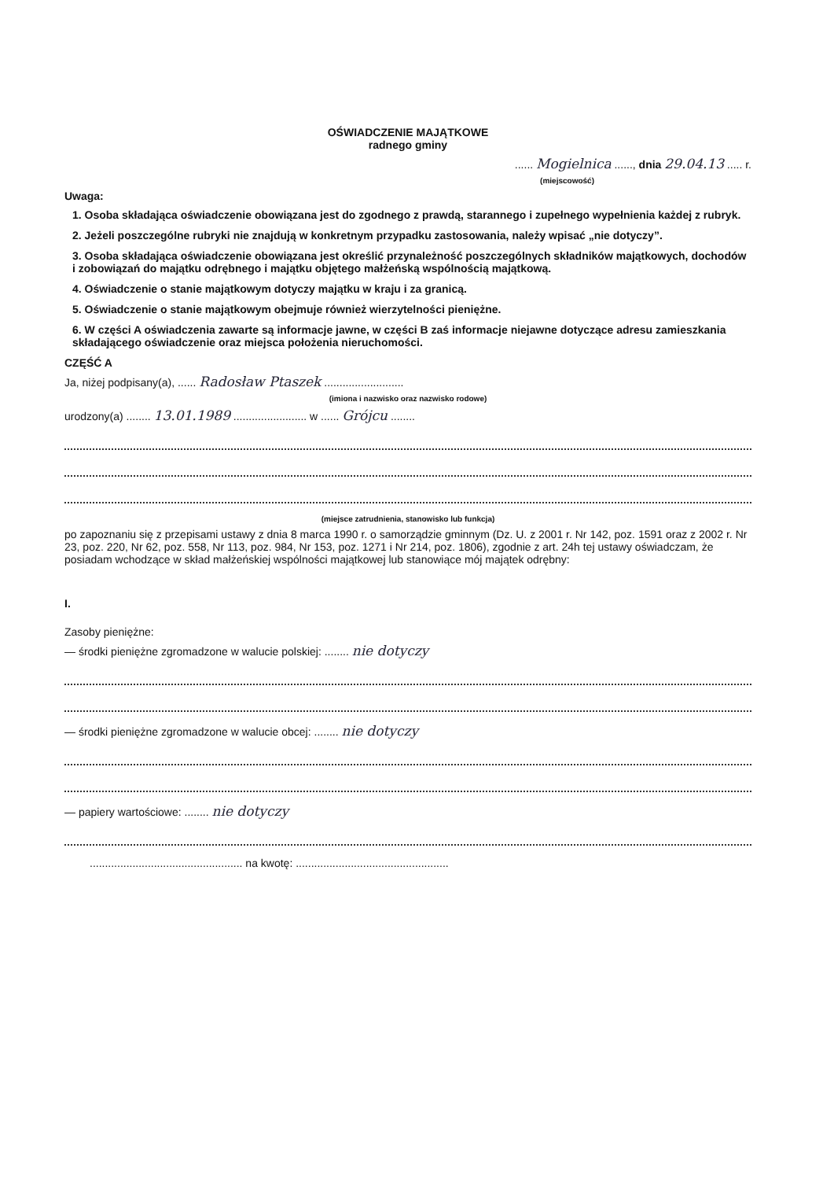OŚWIADCZENIE MAJĄTKOWE
radnego gminy
...... Mogielnica ......, dnia 29.04.13 ..... r.
(miejscowość)
Uwaga:
1. Osoba składająca oświadczenie obowiązana jest do zgodnego z prawdą, starannego i zupełnego wypełnienia każdej z rubryk.
2. Jeżeli poszczególne rubryki nie znajdują w konkretnym przypadku zastosowania, należy wpisać „nie dotyczy”.
3. Osoba składająca oświadczenie obowiązana jest określić przynależność poszczególnych składników majątkowych, dochodów i zobowiązań do majątku odrębnego i majątku objętego małżeńską wspólnością majątkową.
4. Oświadczenie o stanie majątkowym dotyczy majątku w kraju i za granicą.
5. Oświadczenie o stanie majątkowym obejmuje również wierzytelności pieniężne.
6. W części A oświadczenia zawarte są informacje jawne, w części B zaś informacje niejawne dotyczące adresu zamieszkania składającego oświadczenie oraz miejsca położenia nieruchomości.
CZĘŚĆ A
Ja, niżej podpisany(a), ...... Radosław Ptaszek ..........................
(imiona i nazwisko oraz nazwisko rodowe)
urodzony(a) ........ 13.01.1989 ........................ w ...... Grójcu ........
(miejsce zatrudnienia, stanowisko lub funkcja)
po zapoznaniu się z przepisami ustawy z dnia 8 marca 1990 r. o samorządzie gminnym (Dz. U. z 2001 r. Nr 142, poz. 1591 oraz z 2002 r. Nr 23, poz. 220, Nr 62, poz. 558, Nr 113, poz. 984, Nr 153, poz. 1271 i Nr 214, poz. 1806), zgodnie z art. 24h tej ustawy oświadczam, że posiadam wchodzące w skład małżeńskiej wspólności majątkowej lub stanowiące mój majątek odrębny:
I.
Zasoby pieniężne:
— środki pieniężne zgromadzone w walucie polskiej: ........ nie dotyczy
— środki pieniężne zgromadzone w walucie obcej: ........ nie dotyczy
— papiery wartościowe: ........ nie dotyczy
.................................................. na kwotę: ..................................................